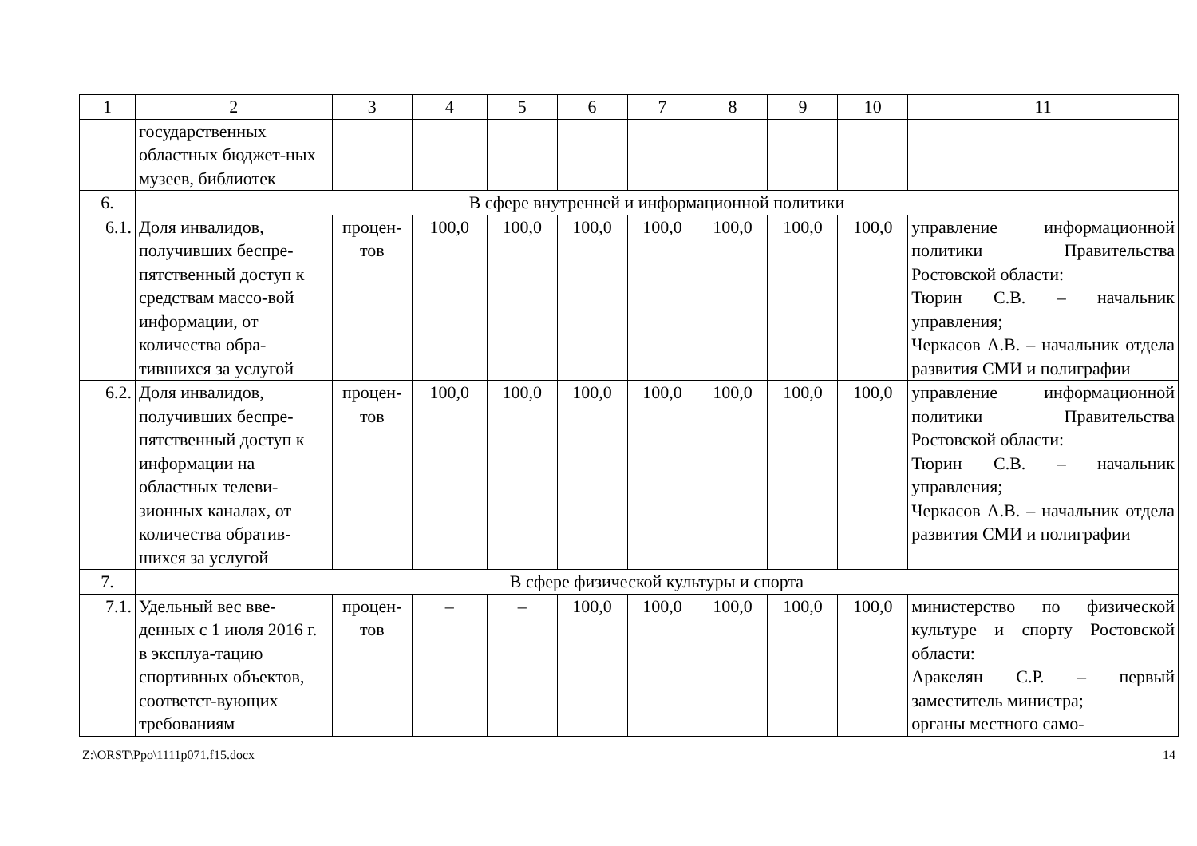| 1 | 2 | 3 | 4 | 5 | 6 | 7 | 8 | 9 | 10 | 11 |
| --- | --- | --- | --- | --- | --- | --- | --- | --- | --- | --- |
| | государственных областных бюджет-ных музеев, библиотек | | | | | | | | | |
| 6. | В сфере внутренней и информационной политики | | | | | | | | | |
| 6.1. | Доля инвалидов, получивших беспре-пятственный доступ к средствам массо-вой информации, от количества обра-тившихся за услугой | процен-тов | 100,0 | 100,0 | 100,0 | 100,0 | 100,0 | 100,0 | 100,0 | управление информационной политики Правительства Ростовской области: Тюрин С.В. – начальник управления; Черкасов А.В. – начальник отдела развития СМИ и полиграфии |
| 6.2. | Доля инвалидов, получивших беспре-пятственный доступ к информации на областных телеви-зионных каналах, от количества обратив-шихся за услугой | процен-тов | 100,0 | 100,0 | 100,0 | 100,0 | 100,0 | 100,0 | 100,0 | управление информационной политики Правительства Ростовской области: Тюрин С.В. – начальник управления; Черкасов А.В. – начальник отдела развития СМИ и полиграфии |
| 7. | В сфере физической культуры и спорта | | | | | | | | | |
| 7.1. | Удельный вес вве-денных с 1 июля 2016 г. в эксплуа-тацию спортивных объектов, соответст-вующих требованиям | процен-тов | – | – | 100,0 | 100,0 | 100,0 | 100,0 | 100,0 | министерство по физической культуре и спорту Ростовской области: Аракелян С.Р. – первый заместитель министра; органы местного само- |
Z:\ORST\Ppo\1111p071.f15.docx 14